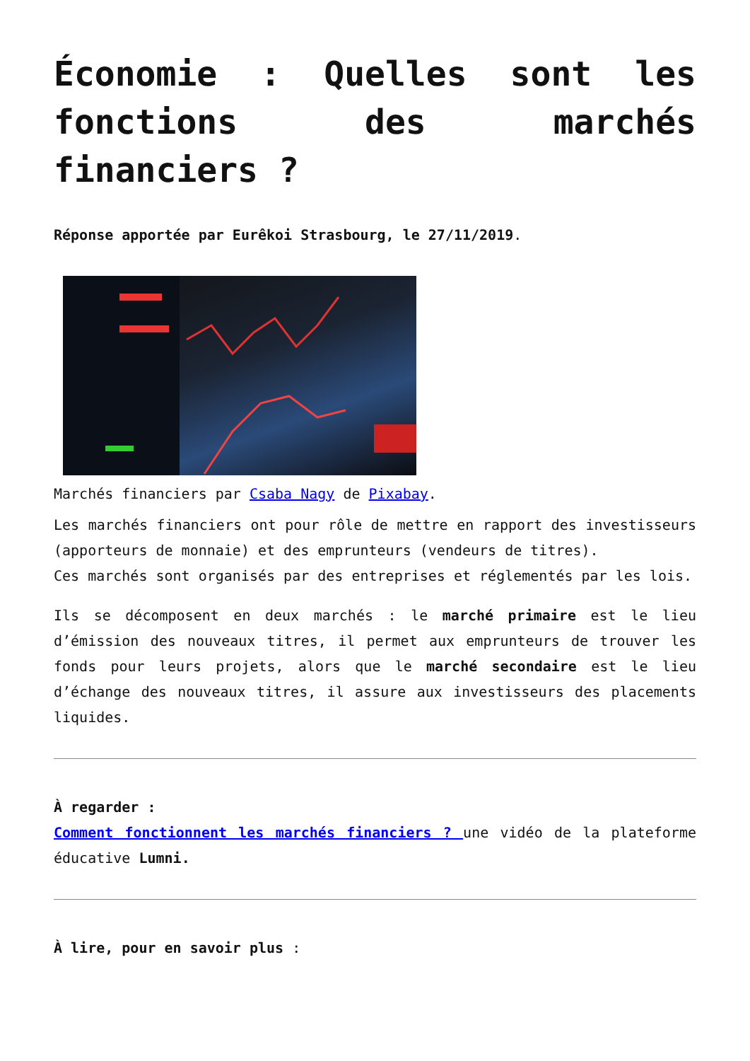Économie : Quelles sont les fonctions des marchés financiers ?
Réponse apportée par Eurêkoi Strasbourg, le 27/11/2019.
Marchés financiers par Csaba Nagy de Pixabay.
Les marchés financiers ont pour rôle de mettre en rapport des investisseurs (apporteurs de monnaie) et des emprunteurs (vendeurs de titres).
Ces marchés sont organisés par des entreprises et réglementés par les lois.
Ils se décomposent en deux marchés : le marché primaire est le lieu d’émission des nouveaux titres, il permet aux emprunteurs de trouver les fonds pour leurs projets, alors que le marché secondaire est le lieu d’échange des nouveaux titres, il assure aux investisseurs des placements liquides.
À regarder :
Comment fonctionnent les marchés financiers ? une vidéo de la plateforme éducative Lumni.
À lire, pour en savoir plus :